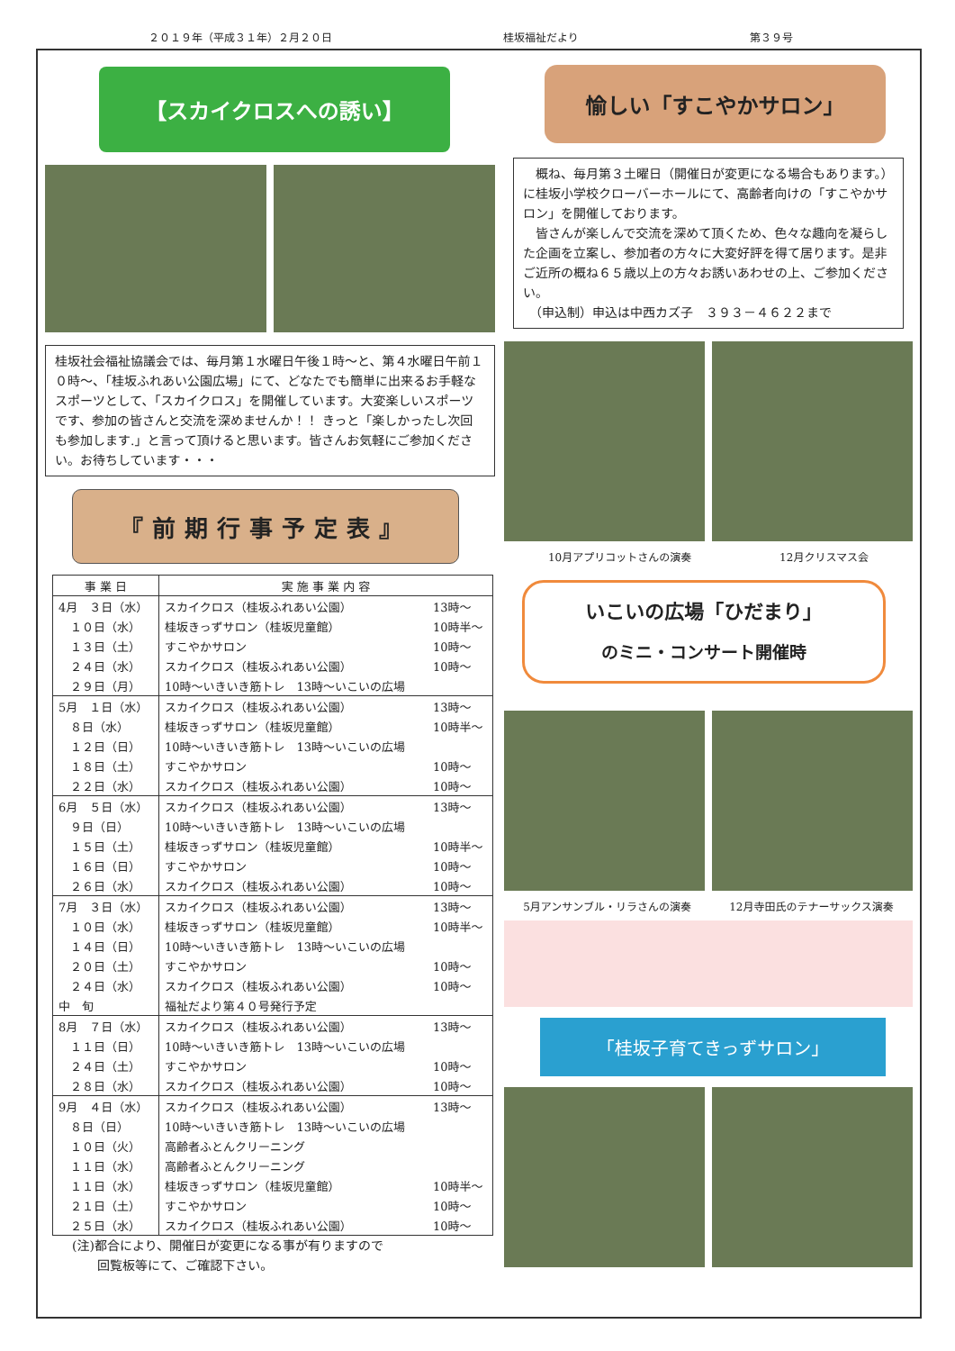２０１９年（平成３１年）２月２０日 桂坂福祉だより 第３９号
【スカイクロスへの誘い】
桂坂社会福祉協議会では、毎月第１水曜日午後１時～と、第４水曜日午前１０時～、「桂坂ふれあい公園広場」にて、どなたでも簡単に出来るお手軽なスポーツとして、「スカイクロス」を開催しています。大変楽しいスポーツです、参加の皆さんと交流を深めませんか！！ きっと「楽しかったし次回も参加します.」と言って頂けると思います。皆さんお気軽にご参加ください。お待ちしています・・・
『前期行事予定表』
| 事 業 日 | 実 施 事 業 内 容 | |
| --- | --- | --- |
| 4月 ３日（水） | スカイクロス（桂坂ふれあい公園） | 13時～ |
| １０日（水） | 桂坂きっずサロン（桂坂児童館） | 10時半～ |
| １３日（土） | すこやかサロン | 10時～ |
| ２４日（水） | スカイクロス（桂坂ふれあい公園） | 10時～ |
| ２９日（月） | 10時～いきいき筋トレ 13時～いこいの広場 | |
| 5月 １日（水） | スカイクロス（桂坂ふれあい公園） | 13時～ |
| ８日（水） | 桂坂きっずサロン（桂坂児童館） | 10時半～ |
| １２日（日） | 10時～いきいき筋トレ 13時～いこいの広場 | |
| １８日（土） | すこやかサロン | 10時～ |
| ２２日（水） | スカイクロス（桂坂ふれあい公園） | 10時～ |
| 6月 ５日（水） | スカイクロス（桂坂ふれあい公園） | 13時～ |
| ９日（日） | 10時～いきいき筋トレ 13時～いこいの広場 | |
| １５日（土） | 桂坂きっずサロン（桂坂児童館） | 10時半～ |
| １６日（日） | すこやかサロン | 10時～ |
| ２６日（水） | スカイクロス（桂坂ふれあい公園） | 10時～ |
| 7月 ３日（水） | スカイクロス（桂坂ふれあい公園） | 13時～ |
| １０日（水） | 桂坂きっずサロン（桂坂児童館） | 10時半～ |
| １４日（日） | 10時～いきいき筋トレ 13時～いこいの広場 | |
| ２０日（土） | すこやかサロン | 10時～ |
| ２４日（水） | スカイクロス（桂坂ふれあい公園） | 10時～ |
| 中 旬 | 福祉だより第４０号発行予定 | |
| 8月 ７日（水） | スカイクロス（桂坂ふれあい公園） | 13時～ |
| １１日（日） | 10時～いきいき筋トレ 13時～いこいの広場 | |
| ２４日（土） | すこやかサロン | 10時～ |
| ２８日（水） | スカイクロス（桂坂ふれあい公園） | 10時～ |
| 9月 ４日（水） | スカイクロス（桂坂ふれあい公園） | 13時～ |
| ８日（日） | 10時～いきいき筋トレ 13時～いこいの広場 | |
| １０日（火） | 高齢者ふとんクリーニング | |
| １１日（水） | 高齢者ふとんクリーニング | |
| １１日（水） | 桂坂きっずサロン（桂坂児童館） | 10時半～ |
| ２１日（土） | すこやかサロン | 10時～ |
| ２５日（水） | スカイクロス（桂坂ふれあい公園） | 10時～ |
(注)都合により、開催日が変更になる事が有りますので
　　回覧板等にて、ご確認下さい。
愉しい「すこやかサロン」
　概ね、毎月第３土曜日（開催日が変更になる場合もあります。）に桂坂小学校クローバーホールにて、高齢者向けの「すこやかサロン」を開催しております。
　皆さんが楽しんで交流を深めて頂くため、色々な趣向を凝らした企画を立案し、参加者の方々に大変好評を得て居ります。是非ご近所の概ね６５歳以上の方々お誘いあわせの上、ご参加ください。
　（申込制）申込は中西カズ子　３９３－４６２２まで
10月アプリコットさんの演奏 12月クリスマス会
いこいの広場「ひだまり」
のミニ・コンサート開催時
5月アンサンブル・リラさんの演奏 12月寺田氏のテナーサックス演奏
「桂坂子育てきっずサロン」